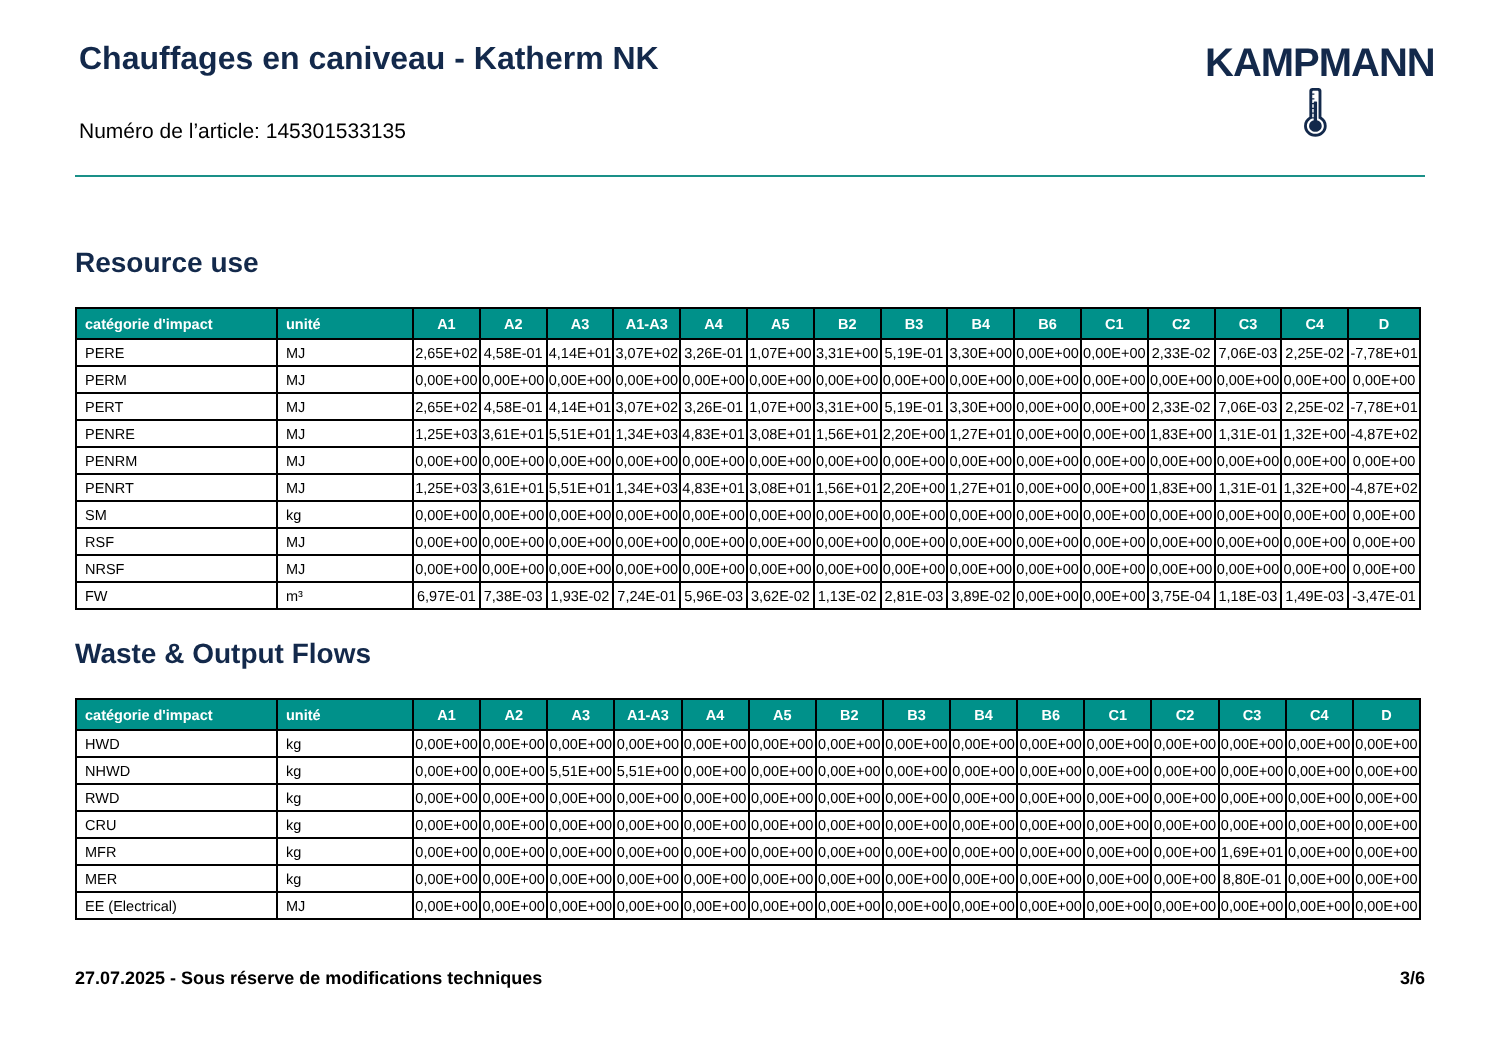Chauffages en caniveau - Katherm NK
Numéro de l’article: 145301533135
KAMPMANN
🌡
Resource use
| catégorie d'impact | unité | A1 | A2 | A3 | A1-A3 | A4 | A5 | B2 | B3 | B4 | B6 | C1 | C2 | C3 | C4 | D |
| --- | --- | --- | --- | --- | --- | --- | --- | --- | --- | --- | --- | --- | --- | --- | --- | --- |
| PERE | MJ | 2,65E+02 | 4,58E-01 | 4,14E+01 | 3,07E+02 | 3,26E-01 | 1,07E+00 | 3,31E+00 | 5,19E-01 | 3,30E+00 | 0,00E+00 | 0,00E+00 | 2,33E-02 | 7,06E-03 | 2,25E-02 | -7,78E+01 |
| PERM | MJ | 0,00E+00 | 0,00E+00 | 0,00E+00 | 0,00E+00 | 0,00E+00 | 0,00E+00 | 0,00E+00 | 0,00E+00 | 0,00E+00 | 0,00E+00 | 0,00E+00 | 0,00E+00 | 0,00E+00 | 0,00E+00 | 0,00E+00 |
| PERT | MJ | 2,65E+02 | 4,58E-01 | 4,14E+01 | 3,07E+02 | 3,26E-01 | 1,07E+00 | 3,31E+00 | 5,19E-01 | 3,30E+00 | 0,00E+00 | 0,00E+00 | 2,33E-02 | 7,06E-03 | 2,25E-02 | -7,78E+01 |
| PENRE | MJ | 1,25E+03 | 3,61E+01 | 5,51E+01 | 1,34E+03 | 4,83E+01 | 3,08E+01 | 1,56E+01 | 2,20E+00 | 1,27E+01 | 0,00E+00 | 0,00E+00 | 1,83E+00 | 1,31E-01 | 1,32E+00 | -4,87E+02 |
| PENRM | MJ | 0,00E+00 | 0,00E+00 | 0,00E+00 | 0,00E+00 | 0,00E+00 | 0,00E+00 | 0,00E+00 | 0,00E+00 | 0,00E+00 | 0,00E+00 | 0,00E+00 | 0,00E+00 | 0,00E+00 | 0,00E+00 | 0,00E+00 |
| PENRT | MJ | 1,25E+03 | 3,61E+01 | 5,51E+01 | 1,34E+03 | 4,83E+01 | 3,08E+01 | 1,56E+01 | 2,20E+00 | 1,27E+01 | 0,00E+00 | 0,00E+00 | 1,83E+00 | 1,31E-01 | 1,32E+00 | -4,87E+02 |
| SM | kg | 0,00E+00 | 0,00E+00 | 0,00E+00 | 0,00E+00 | 0,00E+00 | 0,00E+00 | 0,00E+00 | 0,00E+00 | 0,00E+00 | 0,00E+00 | 0,00E+00 | 0,00E+00 | 0,00E+00 | 0,00E+00 | 0,00E+00 |
| RSF | MJ | 0,00E+00 | 0,00E+00 | 0,00E+00 | 0,00E+00 | 0,00E+00 | 0,00E+00 | 0,00E+00 | 0,00E+00 | 0,00E+00 | 0,00E+00 | 0,00E+00 | 0,00E+00 | 0,00E+00 | 0,00E+00 | 0,00E+00 |
| NRSF | MJ | 0,00E+00 | 0,00E+00 | 0,00E+00 | 0,00E+00 | 0,00E+00 | 0,00E+00 | 0,00E+00 | 0,00E+00 | 0,00E+00 | 0,00E+00 | 0,00E+00 | 0,00E+00 | 0,00E+00 | 0,00E+00 | 0,00E+00 |
| FW | m³ | 6,97E-01 | 7,38E-03 | 1,93E-02 | 7,24E-01 | 5,96E-03 | 3,62E-02 | 1,13E-02 | 2,81E-03 | 3,89E-02 | 0,00E+00 | 0,00E+00 | 3,75E-04 | 1,18E-03 | 1,49E-03 | -3,47E-01 |
Waste & Output Flows
| catégorie d'impact | unité | A1 | A2 | A3 | A1-A3 | A4 | A5 | B2 | B3 | B4 | B6 | C1 | C2 | C3 | C4 | D |
| --- | --- | --- | --- | --- | --- | --- | --- | --- | --- | --- | --- | --- | --- | --- | --- | --- |
| HWD | kg | 0,00E+00 | 0,00E+00 | 0,00E+00 | 0,00E+00 | 0,00E+00 | 0,00E+00 | 0,00E+00 | 0,00E+00 | 0,00E+00 | 0,00E+00 | 0,00E+00 | 0,00E+00 | 0,00E+00 | 0,00E+00 | 0,00E+00 |
| NHWD | kg | 0,00E+00 | 0,00E+00 | 5,51E+00 | 5,51E+00 | 0,00E+00 | 0,00E+00 | 0,00E+00 | 0,00E+00 | 0,00E+00 | 0,00E+00 | 0,00E+00 | 0,00E+00 | 0,00E+00 | 0,00E+00 | 0,00E+00 |
| RWD | kg | 0,00E+00 | 0,00E+00 | 0,00E+00 | 0,00E+00 | 0,00E+00 | 0,00E+00 | 0,00E+00 | 0,00E+00 | 0,00E+00 | 0,00E+00 | 0,00E+00 | 0,00E+00 | 0,00E+00 | 0,00E+00 | 0,00E+00 |
| CRU | kg | 0,00E+00 | 0,00E+00 | 0,00E+00 | 0,00E+00 | 0,00E+00 | 0,00E+00 | 0,00E+00 | 0,00E+00 | 0,00E+00 | 0,00E+00 | 0,00E+00 | 0,00E+00 | 0,00E+00 | 0,00E+00 | 0,00E+00 |
| MFR | kg | 0,00E+00 | 0,00E+00 | 0,00E+00 | 0,00E+00 | 0,00E+00 | 0,00E+00 | 0,00E+00 | 0,00E+00 | 0,00E+00 | 0,00E+00 | 0,00E+00 | 0,00E+00 | 1,69E+01 | 0,00E+00 | 0,00E+00 |
| MER | kg | 0,00E+00 | 0,00E+00 | 0,00E+00 | 0,00E+00 | 0,00E+00 | 0,00E+00 | 0,00E+00 | 0,00E+00 | 0,00E+00 | 0,00E+00 | 0,00E+00 | 0,00E+00 | 8,80E-01 | 0,00E+00 | 0,00E+00 |
| EE (Electrical) | MJ | 0,00E+00 | 0,00E+00 | 0,00E+00 | 0,00E+00 | 0,00E+00 | 0,00E+00 | 0,00E+00 | 0,00E+00 | 0,00E+00 | 0,00E+00 | 0,00E+00 | 0,00E+00 | 0,00E+00 | 0,00E+00 | 0,00E+00 |
27.07.2025 - Sous réserve de modifications techniques 3/6